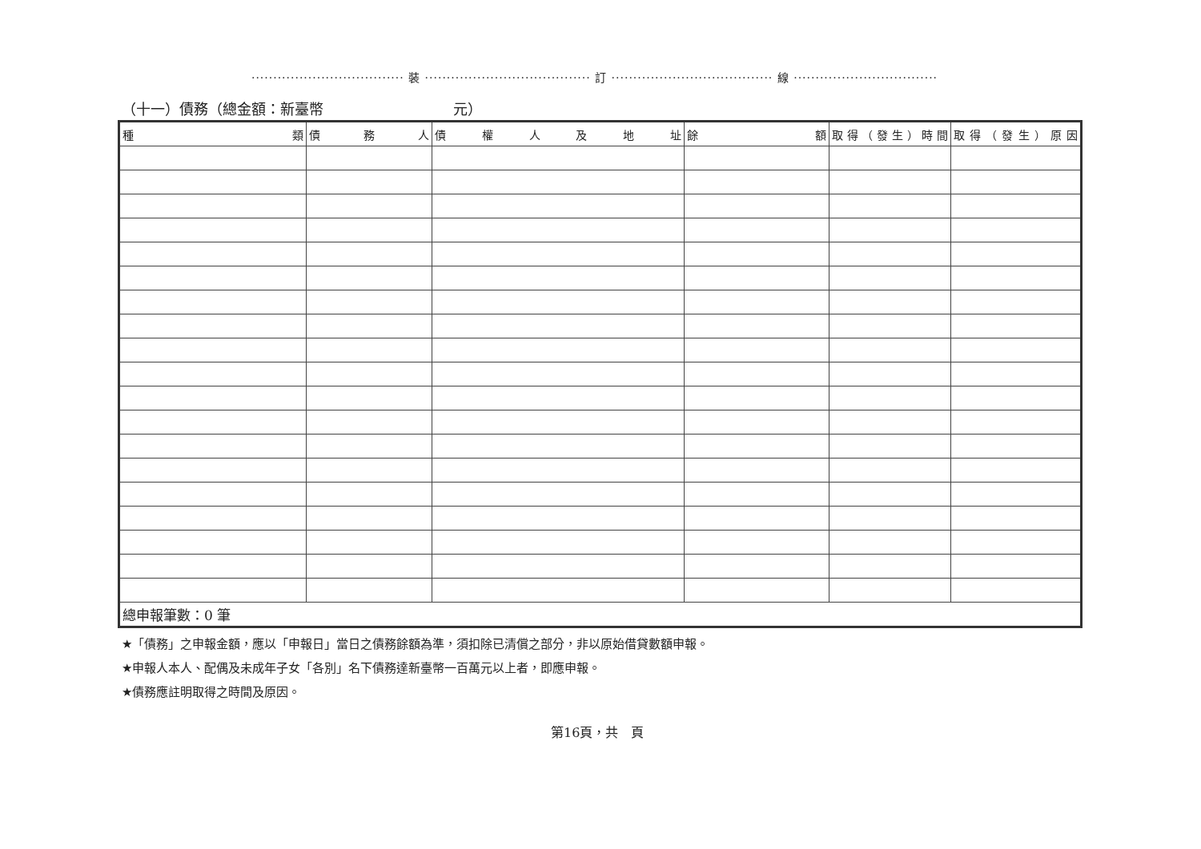··································· 裝 ······································ 訂 ····································· 線 ·································
（十一）債務（總金額：新臺幣　　　　　　　　　元）
| 種 類 | 債 務 人 | 債 權 人 及 地 址 | 餘 額 | 取得（發生）時間 | 取得（發生）原因 |
| --- | --- | --- | --- | --- | --- |
| 總申報筆數：0 筆 | | | | | |
★「債務」之申報金額，應以「申報日」當日之債務餘額為準，須扣除已清償之部分，非以原始借貸數額申報。
★申報人本人、配偶及未成年子女「各別」名下債務達新臺幣一百萬元以上者，即應申報。
★債務應註明取得之時間及原因。
第16頁，共　頁